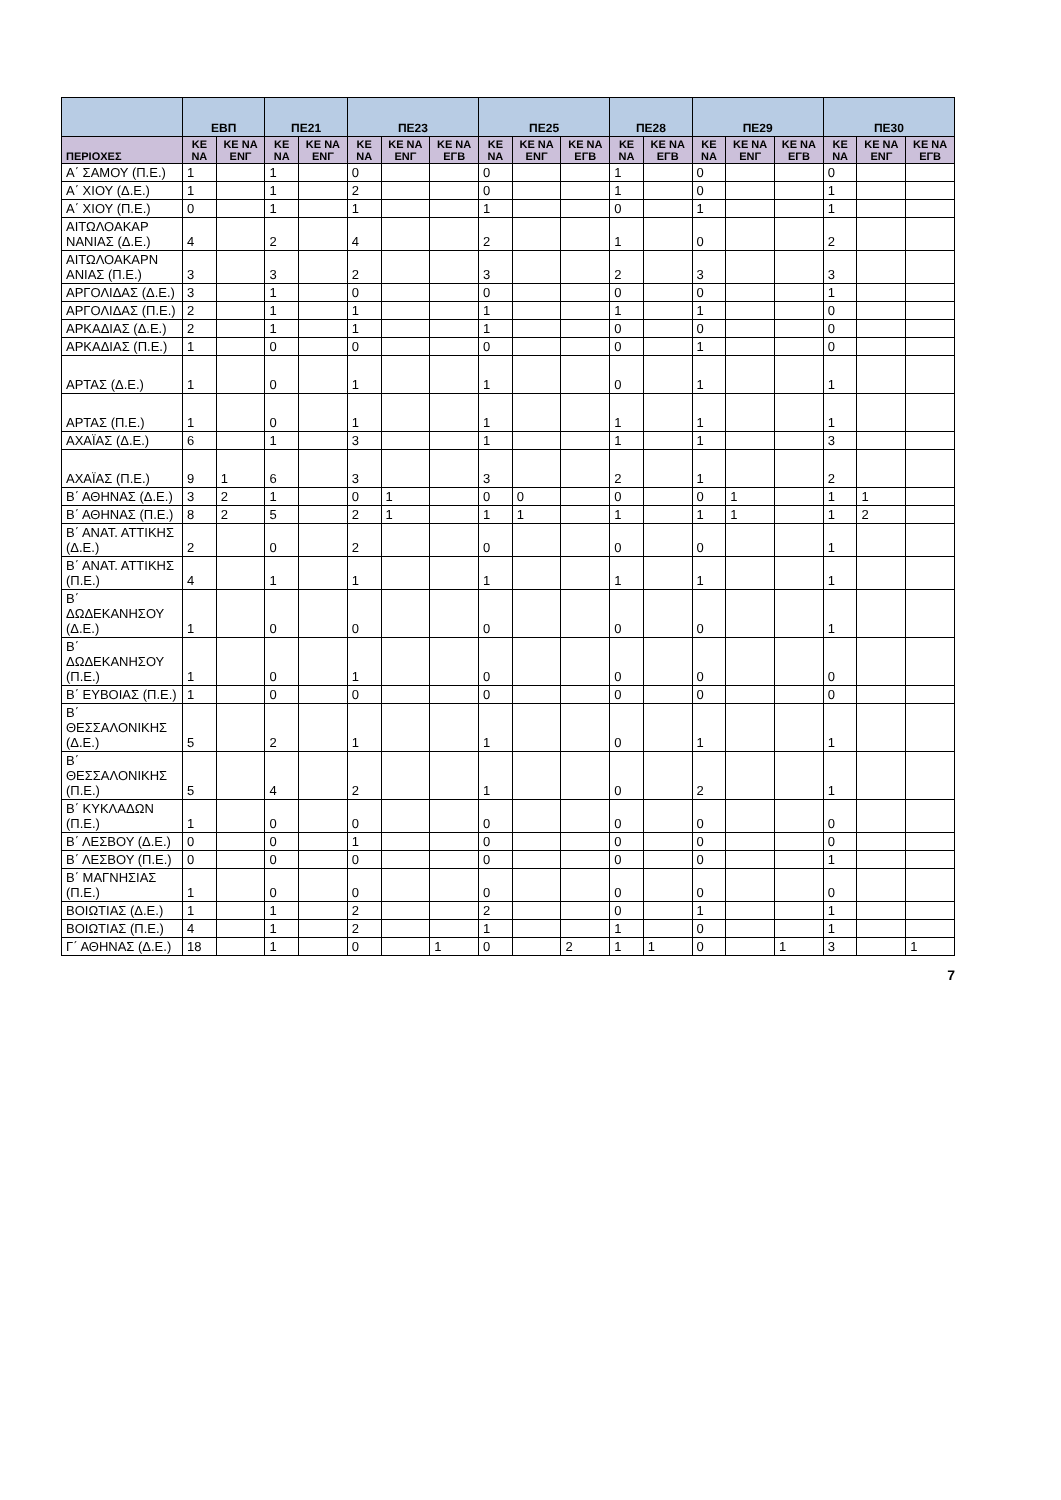| | ΕΒΠ | | ΠΕ21 | | ΠΕ23 | | | ΠΕ25 | | | ΠΕ28 | | ΠΕ29 | | | ΠΕ30 | | |
| --- | --- | --- | --- | --- | --- | --- | --- | --- | --- | --- | --- | --- | --- | --- | --- | --- | --- | --- |
| ΠΕΡΙΟΧΕΣ | ΚΕ ΝΑ | ΚΕ ΝΑ ΕΝΓ | ΚΕ ΝΑ | ΚΕ ΝΑ ΕΝΓ | ΚΕ ΝΑ | ΚΕ ΝΑ ΕΝΓ | ΚΕ ΝΑ ΕΓΒ | ΚΕ ΝΑ | ΚΕ ΝΑ ΕΝΓ | ΚΕ ΝΑ ΕΓΒ | ΚΕ ΝΑ | ΚΕ ΝΑ ΕΓΒ | ΚΕ ΝΑ | ΚΕ ΝΑ ΕΝΓ | ΚΕ ΝΑ ΕΓΒ | ΚΕ ΝΑ | ΚΕ ΝΑ ΕΝΓ | ΚΕ ΝΑ ΕΓΒ |
| Α΄ ΣΑΜΟΥ (Π.Ε.) | 1 | | 1 | | 0 | | | 0 | | | 1 | | 0 | | | 0 | | |
| Α΄ ΧΙΟΥ (Δ.Ε.) | 1 | | 1 | | 2 | | | 0 | | | 1 | | 0 | | | 1 | | |
| Α΄ ΧΙΟΥ (Π.Ε.) | 0 | | 1 | | 1 | | | 1 | | | 0 | | 1 | | | 1 | | |
| ΑΙΤΩΛΟΑΚΑΡ ΝΑΝΙΑΣ (Δ.Ε.) | 4 | | 2 | | 4 | | | 2 | | | 1 | | 0 | | | 2 | | |
| ΑΙΤΩΛΟΑΚΑΡΝ ΑΝΙΑΣ (Π.Ε.) | 3 | | 3 | | 2 | | | 3 | | | 2 | | 3 | | | 3 | | |
| ΑΡΓΟΛΙΔΑΣ (Δ.Ε.) | 3 | | 1 | | 0 | | | 0 | | | 0 | | 0 | | | 1 | | |
| ΑΡΓΟΛΙΔΑΣ (Π.Ε.) | 2 | | 1 | | 1 | | | 1 | | | 1 | | 1 | | | 0 | | |
| ΑΡΚΑΔΙΑΣ (Δ.Ε.) | 2 | | 1 | | 1 | | | 1 | | | 0 | | 0 | | | 0 | | |
| ΑΡΚΑΔΙΑΣ (Π.Ε.) | 1 | | 0 | | 0 | | | 0 | | | 0 | | 1 | | | 0 | | |
| ΑΡΤΑΣ (Δ.Ε.) | 1 | | 0 | | 1 | | | 1 | | | 0 | | 1 | | | 1 | | |
| ΑΡΤΑΣ (Π.Ε.) | 1 | | 0 | | 1 | | | 1 | | | 1 | | 1 | | | 1 | | |
| ΑΧΑΪΑΣ (Δ.Ε.) | 6 | | 1 | | 3 | | | 1 | | | 1 | | 1 | | | 3 | | |
| ΑΧΑΪΑΣ (Π.Ε.) | 9 | 1 | 6 | | 3 | | | 3 | | | 2 | | 1 | | | 2 | | |
| Β΄ ΑΘΗΝΑΣ (Δ.Ε.) | 3 | 2 | 1 | | 0 | 1 | | 0 | 0 | | 0 | | 0 | 1 | | 1 | 1 | |
| Β΄ ΑΘΗΝΑΣ (Π.Ε.) | 8 | 2 | 5 | | 2 | 1 | | 1 | 1 | | 1 | | 1 | 1 | | 1 | 2 | |
| Β΄ ΑΝΑΤ. ΑΤΤΙΚΗΣ (Δ.Ε.) | 2 | | 0 | | 2 | | | 0 | | | 0 | | 0 | | | 1 | | |
| Β΄ ΑΝΑΤ. ΑΤΤΙΚΗΣ (Π.Ε.) | 4 | | 1 | | 1 | | | 1 | | | 1 | | 1 | | | 1 | | |
| Β΄ ΔΩΔΕΚΑΝΗΣΟΥ (Δ.Ε.) | 1 | | 0 | | 0 | | | 0 | | | 0 | | 0 | | | 1 | | |
| Β΄ ΔΩΔΕΚΑΝΗΣΟΥ (Π.Ε.) | 1 | | 0 | | 1 | | | 0 | | | 0 | | 0 | | | 0 | | |
| Β΄ ΕΥΒΟΙΑΣ (Π.Ε.) | 1 | | 0 | | 0 | | | 0 | | | 0 | | 0 | | | 0 | | |
| Β΄ ΘΕΣΣΑΛΟΝΙΚΗΣ (Δ.Ε.) | 5 | | 2 | | 1 | | | 1 | | | 0 | | 1 | | | 1 | | |
| Β΄ ΘΕΣΣΑΛΟΝΙΚΗΣ (Π.Ε.) | 5 | | 4 | | 2 | | | 1 | | | 0 | | 2 | | | 1 | | |
| Β΄ ΚΥΚΛΑΔΩΝ (Π.Ε.) | 1 | | 0 | | 0 | | | 0 | | | 0 | | 0 | | | 0 | | |
| Β΄ ΛΕΣΒΟΥ (Δ.Ε.) | 0 | | 0 | | 1 | | | 0 | | | 0 | | 0 | | | 0 | | |
| Β΄ ΛΕΣΒΟΥ (Π.Ε.) | 0 | | 0 | | 0 | | | 0 | | | 0 | | 0 | | | 1 | | |
| Β΄ ΜΑΓΝΗΣΙΑΣ (Π.Ε.) | 1 | | 0 | | 0 | | | 0 | | | 0 | | 0 | | | 0 | | |
| ΒΟΙΩΤΙΑΣ (Δ.Ε.) | 1 | | 1 | | 2 | | | 2 | | | 0 | | 1 | | | 1 | | |
| ΒΟΙΩΤΙΑΣ (Π.Ε.) | 4 | | 1 | | 2 | | | 1 | | | 1 | | 0 | | | 1 | | |
| Γ΄ ΑΘΗΝΑΣ (Δ.Ε.) | 18 | | 1 | | 0 | | 1 | 0 | | 2 | 1 | 1 | 0 | | 1 | 3 | | 1 |
7